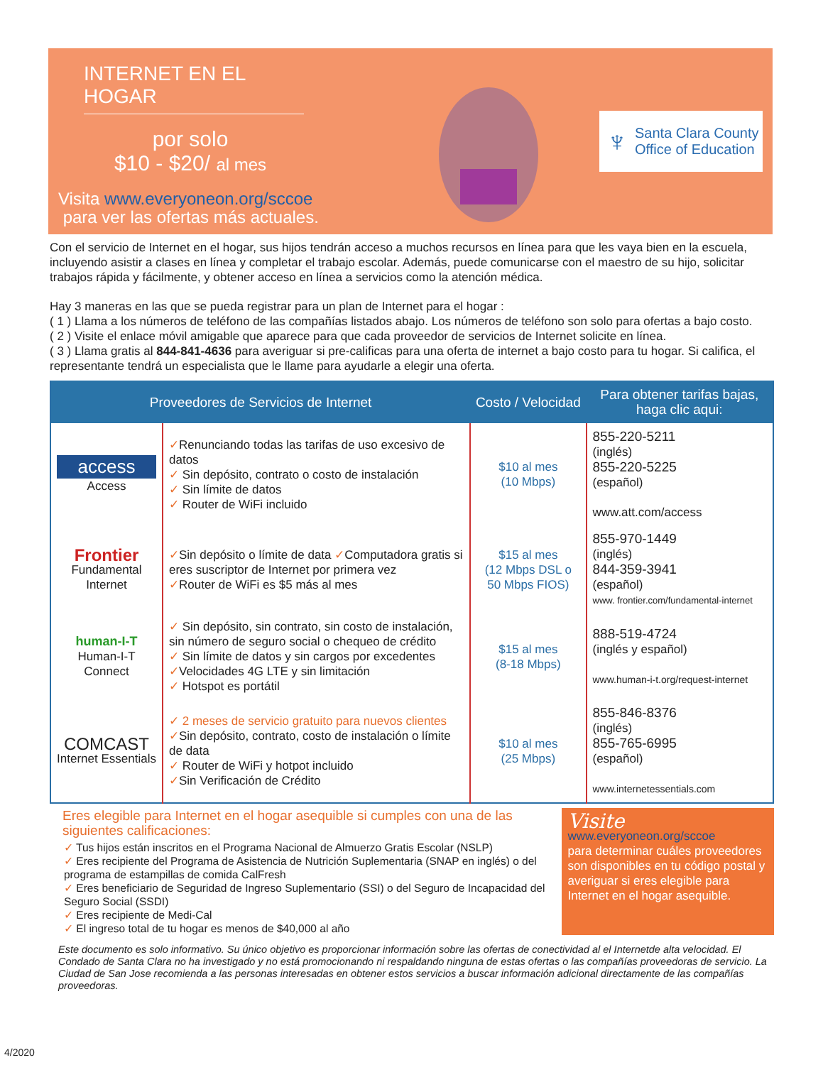INTERNET EN EL HOGAR
por solo
$10 - $20/ al mes
Visita www.everyoneon.org/sccoe
para ver las ofertas más actuales.
♆
Santa Clara County
Office of Education
Con el servicio de Internet en el hogar, sus hijos tendrán acceso a muchos recursos en línea para que les vaya bien en la escuela, incluyendo asistir a clases en línea y completar el trabajo escolar. Además, puede comunicarse con el maestro de su hijo, solicitar trabajos rápida y fácilmente, y obtener acceso en línea a servicios como la atención médica.
Hay 3 maneras en las que se pueda registrar para un plan de Internet para el hogar :
( 1 ) Llama a los números de teléfono de las compañías listados abajo. Los números de teléfono son solo para ofertas a bajo costo.
( 2 ) Visite el enlace móvil amigable que aparece para que cada proveedor de servicios de Internet solicite en línea.
( 3 ) Llama gratis al 844-841-4636 para averiguar si pre-calificas para una oferta de internet a bajo costo para tu hogar. Si califica, el representante tendrá un especialista que le llame para ayudarle a elegir una oferta.
| Proveedores de Servicios de Internet | | Costo / Velocidad | Para obtener tarifas bajas, haga clic aqui: |
| --- | --- | --- | --- |
| access Access | ✓ Renunciando todas las tarifas de uso excesivo de datos ✓ Sin depósito, contrato o costo de instalación ✓ Sin límite de datos ✓ Router de WiFi incluido | $10 al mes (10 Mbps) | 855-220-5211 (inglés) 855-220-5225 (español) www.att.com/access |
| Frontier Fundamental Internet | ✓ Sin depósito o límite de data ✓ Computadora gratis si eres suscriptor de Internet por primera vez ✓ Router de WiFi es $5 más al mes | $15 al mes (12 Mbps DSL o 50 Mbps FIOS) | 855-970-1449 (inglés) 844-359-3941 (español) www. frontier.com/fundamental-internet |
| human-I-T Human-I-T Connect | ✓ Sin depósito, sin contrato, sin costo de instalación, sin número de seguro social o chequeo de crédito ✓ Sin límite de datos y sin cargos por excedentes ✓ Velocidades 4G LTE y sin limitación ✓ Hotspot es portátil | $15 al mes (8-18 Mbps) | 888-519-4724 (inglés y español) www.human-i-t.org/request-internet |
| COMCAST Internet Essentials | ✓ 2 meses de servicio gratuito para nuevos clientes ✓ Sin depósito, contrato, costo de instalación o límite de data ✓ Router de WiFi y hotpot incluido ✓ Sin Verificación de Crédito | $10 al mes (25 Mbps) | 855-846-8376 (inglés) 855-765-6995 (español) www.internetessentials.com |
Eres elegible para Internet en el hogar asequible si cumples con una de las siguientes calificaciones:
✓ Tus hijos están inscritos en el Programa Nacional de Almuerzo Gratis Escolar (NSLP)
✓ Eres recipiente del Programa de Asistencia de Nutrición Suplementaria (SNAP en inglés) o del programa de estampillas de comida CalFresh
✓ Eres beneficiario de Seguridad de Ingreso Suplementario (SSI) o del Seguro de Incapacidad del Seguro Social (SSDI)
✓ Eres recipiente de Medi-Cal
✓ El ingreso total de tu hogar es menos de $40,000 al año
Visite
www.everyoneon.org/sccoe
para determinar cuáles proveedores son disponibles en tu código postal y averiguar si eres elegible para Internet en el hogar asequible.
Este documento es solo informativo. Su único objetivo es proporcionar información sobre las ofertas de conectividad al el Internetde alta velocidad. El Condado de Santa Clara no ha investigado y no está promocionando ni respaldando ninguna de estas ofertas o las compañías proveedoras de servicio. La Ciudad de San Jose recomienda a las personas interesadas en obtener estos servicios a buscar información adicional directamente de las compañías proveedoras.
4/2020